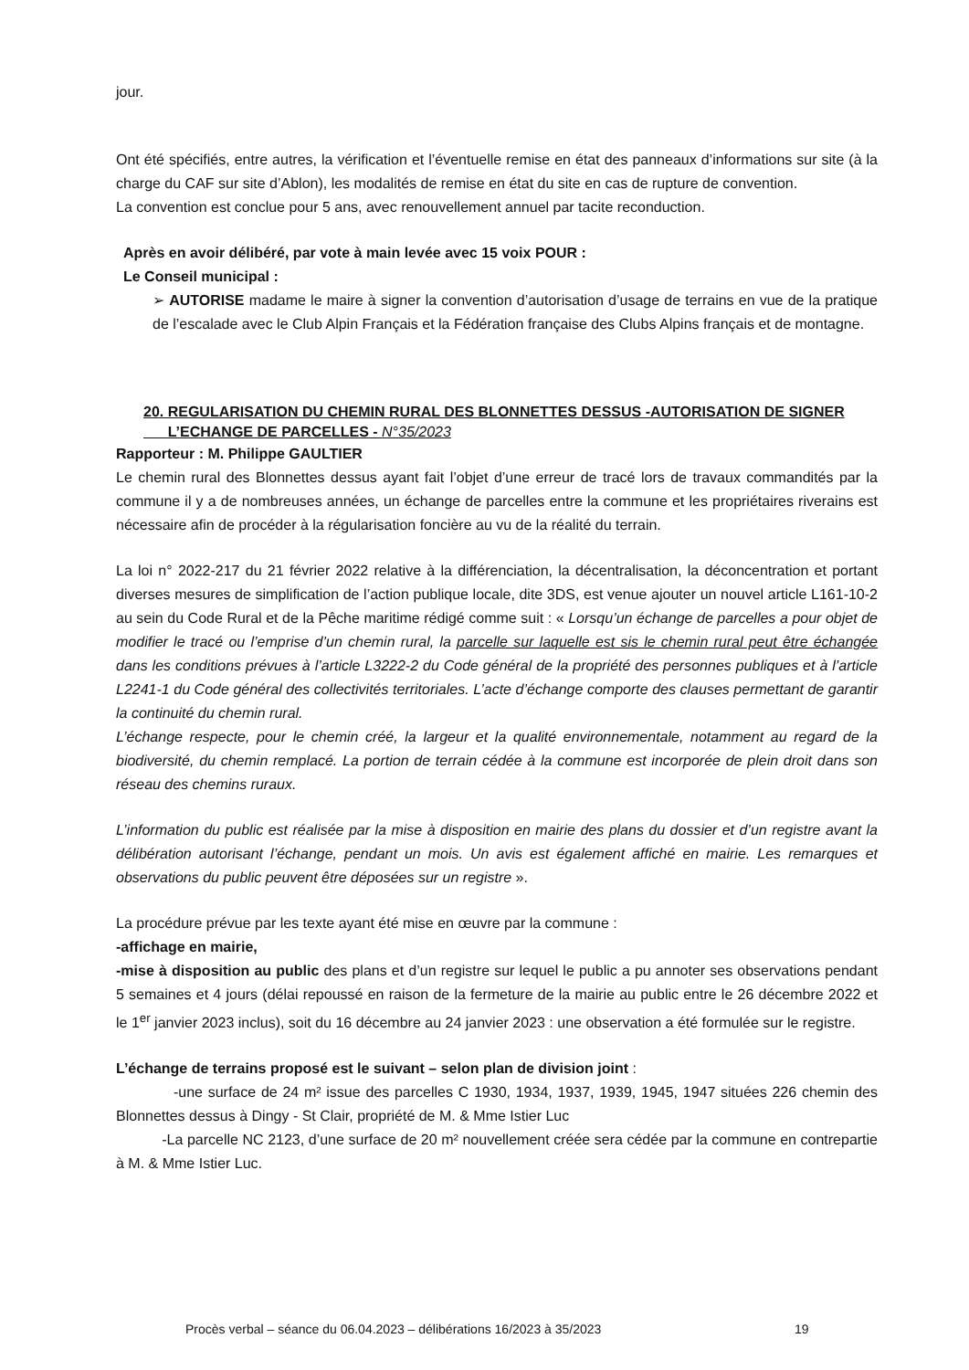jour.
Ont été spécifiés, entre autres, la vérification et l’éventuelle remise en état des panneaux d’informations sur site (à la charge du CAF sur site d’Ablon), les modalités de remise en état du site en cas de rupture de convention.
La convention est conclue pour 5 ans, avec renouvellement annuel par tacite reconduction.
Après en avoir délibéré, par vote à main levée avec 15 voix POUR :
Le Conseil municipal :
➢ AUTORISE madame le maire à signer la convention d’autorisation d’usage de terrains en vue de la pratique de l’escalade avec le Club Alpin Français et la Fédération française des Clubs Alpins français et de montagne.
20. REGULARISATION DU CHEMIN RURAL DES BLONNETTES DESSUS -AUTORISATION DE SIGNER
L’ECHANGE DE PARCELLES - N°35/2023
Rapporteur : M. Philippe GAULTIER
Le chemin rural des Blonnettes dessus ayant fait l’objet d’une erreur de tracé lors de travaux commandités par la commune il y a de nombreuses années, un échange de parcelles entre la commune et les propriétaires riverains est nécessaire afin de procéder à la régularisation foncière au vu de la réalité du terrain.
La loi n° 2022-217 du 21 février 2022 relative à la différenciation, la décentralisation, la déconcentration et portant diverses mesures de simplification de l’action publique locale, dite 3DS, est venue ajouter un nouvel article L161-10-2 au sein du Code Rural et de la Pêche maritime rédigé comme suit : « Lorsqu’un échange de parcelles a pour objet de modifier le tracé ou l’emprise d’un chemin rural, la parcelle sur laquelle est sis le chemin rural peut être échangée dans les conditions prévues à l’article L3222-2 du Code général de la propriété des personnes publiques et à l’article L2241-1 du Code général des collectivités territoriales. L’acte d’échange comporte des clauses permettant de garantir la continuité du chemin rural.
L’échange respecte, pour le chemin créé, la largeur et la qualité environnementale, notamment au regard de la biodiversité, du chemin remplacé. La portion de terrain cédée à la commune est incorporée de plein droit dans son réseau des chemins ruraux.
L’information du public est réalisée par la mise à disposition en mairie des plans du dossier et d’un registre avant la délibération autorisant l’échange, pendant un mois. Un avis est également affiché en mairie. Les remarques et observations du public peuvent être déposées sur un registre ».
La procédure prévue par les texte ayant été mise en œuvre par la commune :
-affichage en mairie,
-mise à disposition au public des plans et d’un registre sur lequel le public a pu annoter ses observations pendant 5 semaines et 4 jours (délai repoussé en raison de la fermeture de la mairie au public entre le 26 décembre 2022 et le 1<sup>er</sup> janvier 2023 inclus), soit du 16 décembre au 24 janvier 2023 : une observation a été formulée sur le registre.
L’échange de terrains proposé est le suivant – selon plan de division joint :
-une surface de 24 m² issue des parcelles C 1930, 1934, 1937, 1939, 1945, 1947 situées 226 chemin des Blonnettes dessus à Dingy - St Clair, propriété de M. & Mme Istier Luc
-La parcelle NC 2123, d’une surface de 20 m² nouvellement créée sera cédée par la commune en contrepartie à M. & Mme Istier Luc.
Procès verbal – séance du 06.04.2023 – délibérations 16/2023 à 35/2023 19